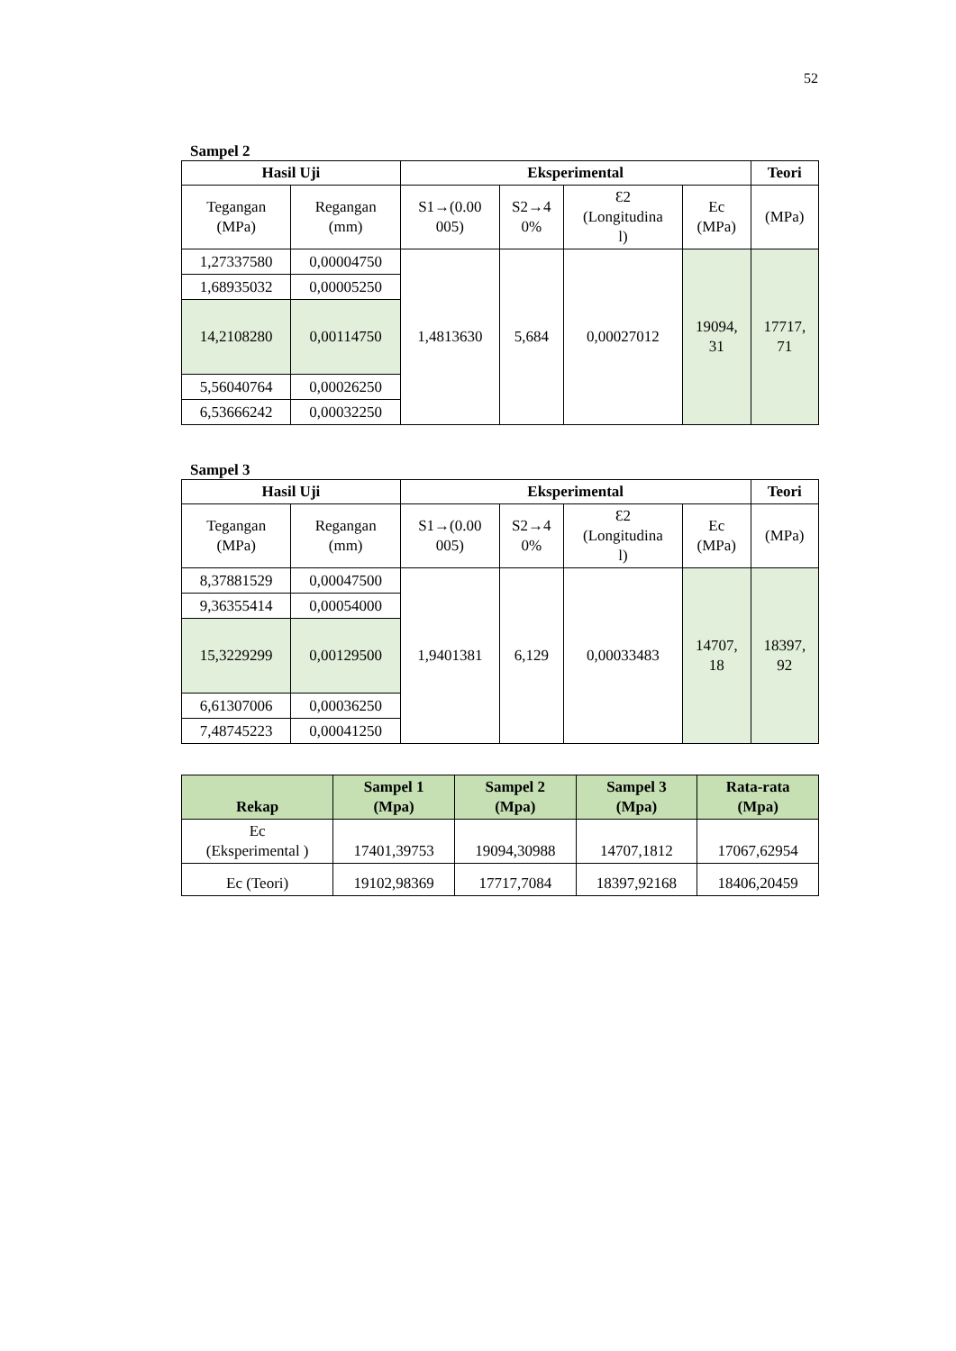52
Sampel 2
| Hasil Uji | | Eksperimental | | | | Teori |
| --- | --- | --- | --- | --- | --- | --- |
| Tegangan (MPa) | Regangan (mm) | S1→(0.00 005) | S2→4 0% | Ɛ2 (Longitudina l) | Ec (MPa) | (MPa) |
| 1,27337580 | 0,00004750 | 1,4813630 | 5,684 | 0,00027012 | 19094, 31 | 17717, 71 |
| 1,68935032 | 0,00005250 | | | | | |
| 14,2108280 | 0,00114750 | | | | | |
| 5,56040764 | 0,00026250 | | | | | |
| 6,53666242 | 0,00032250 | | | | | |
Sampel 3
| Hasil Uji | | Eksperimental | | | | Teori |
| --- | --- | --- | --- | --- | --- | --- |
| Tegangan (MPa) | Regangan (mm) | S1→(0.00 005) | S2→4 0% | Ɛ2 (Longitudina l) | Ec (MPa) | (MPa) |
| 8,37881529 | 0,00047500 | 1,9401381 | 6,129 | 0,00033483 | 14707, 18 | 18397, 92 |
| 9,36355414 | 0,00054000 | | | | | |
| 15,3229299 | 0,00129500 | | | | | |
| 6,61307006 | 0,00036250 | | | | | |
| 7,48745223 | 0,00041250 | | | | | |
| Rekap | Sampel 1 (Mpa) | Sampel 2 (Mpa) | Sampel 3 (Mpa) | Rata-rata (Mpa) |
| --- | --- | --- | --- | --- |
| Ec (Eksperimental ) | 17401,39753 | 19094,30988 | 14707,1812 | 17067,62954 |
| Ec (Teori) | 19102,98369 | 17717,7084 | 18397,92168 | 18406,20459 |